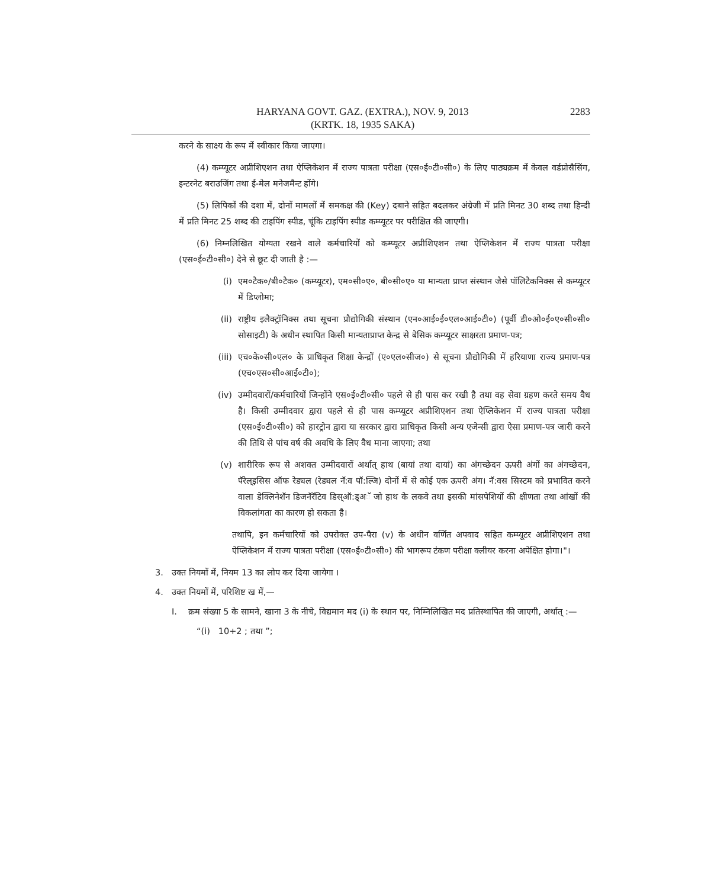HARYANA GOVT. GAZ. (EXTRA.), NOV. 9, 2013
(KRTK. 18, 1935 SAKA)
2283
करने के साक्ष्य के रूप में स्वीकार किया जाएगा।
(4) कम्प्यूटर अप्रीशिएशन तथा ऐप्लिकेशन में राज्य पात्रता परीक्षा (एस०ई०टी०सी०) के लिए पाठ्यक्रम में केवल वर्डप्रोसैसिंग, इन्टरनेट बराउजिंग तथा ई-मेल मनेजमैन्ट होंगे।
(5) लिपिकों की दशा में, दोनों मामलों में समकक्ष की (Key) दबाने सहित बदलकर अंग्रेजी में प्रति मिनट 30 शब्द तथा हिन्दी में प्रति मिनट 25 शब्द की टाइपिंग स्पीड, चूंकि टाइपिंग स्पीड कम्प्यूटर पर परीक्षित की जाएगी।
(6) निम्नलिखित योग्यता रखने वाले कर्मचारियों को कम्प्यूटर अप्रीशिएशन तथा ऐप्लिकेशन में राज्य पात्रता परीक्षा (एस०ई०टी०सी०) देने से छूट दी जाती है :—
(i) एम०टैक०/बी०टैक० (कम्प्यूटर), एम०सी०ए०, बी०सी०ए० या मान्यता प्राप्त संस्थान जैसे पॉलिटैकनिक्स से कम्प्यूटर में डिप्लोमा;
(ii) राष्ट्रीय इलैक्ट्रॉनिक्स तथा सूचना प्रौद्योगिकी संस्थान (एन०आई०ई०एल०आई०टी०) (पूर्वी डी०ओ०ई०ए०सी०सी० सोसाइटी) के अधीन स्थापित किसी मान्यताप्राप्त केन्द्र से बेसिक कम्प्यूटर साक्षरता प्रमाण-पत्र;
(iii) एच०के०सी०एल० के प्राधिकृत शिक्षा केन्द्रों (ए०एल०सीज०) से सूचना प्रौद्योगिकी में हरियाणा राज्य प्रमाण-पत्र (एच०एस०सी०आई०टी०);
(iv) उम्मीदवारों/कर्मचारियों जिन्होंने एस०ई०टी०सी० पहले से ही पास कर रखी है तथा वह सेवा ग्रहण करते समय वैध है। किसी उम्मीदवार द्वारा पहले से ही पास कम्प्यूटर अप्रीशिएशन तथा ऐप्लिकेशन में राज्य पात्रता परीक्षा (एस०ई०टी०सी०) को हारट्रोन द्वारा या सरकार द्वारा प्राधिकृत किसी अन्य एजेन्सी द्वारा ऐसा प्रमाण-पत्र जारी करने की तिथि से पांच वर्ष की अवधि के लिए वैध माना जाएगा; तथा
(v) शारीरिक रूप से अशक्त उम्मीदवारों अर्थात् हाथ (बायां तथा दायां) का अंगच्छेदन ऊपरी अंगों का अंगच्छेदन, पॅरेल्इसिस ऑफ रेड्यल (रेड्यल नॅ:व पॉ:ल्जि) दोनों में से कोई एक ऊपरी अंग। नॅ:वस सिस्टम को प्रभावित करने वाला डेक्लिनेशॅन डिजनॅरॅटिव डिस्ऑ:ड्अॅ जो हाथ के लकवे तथा इसकी मांसपेशियों की क्षीणता तथा आंखों की विकलांगता का कारण हो सकता है।
तथापि, इन कर्मचारियों को उपरोक्त उप-पैरा (v) के अधीन वर्णित अपवाद सहित कम्प्यूटर अप्रीशिएशन तथा ऐप्लिकेशन में राज्य पात्रता परीक्षा (एस०ई०टी०सी०) की भागरूप टंकण परीक्षा क्लीयर करना अपेक्षित होगा।"।
3. उक्त नियमों में, नियम 13 का लोप कर दिया जायेगा ।
4. उक्त नियमों में, परिशिष्ट ख में,—
I. क्रम संख्या 5 के सामने, खाना 3 के नीचे, विद्यमान मद (i) के स्थान पर, निम्निलिखित मद प्रतिस्थापित की जाएगी, अर्थात् :—
“(i) 10+2 ; तथा ”;